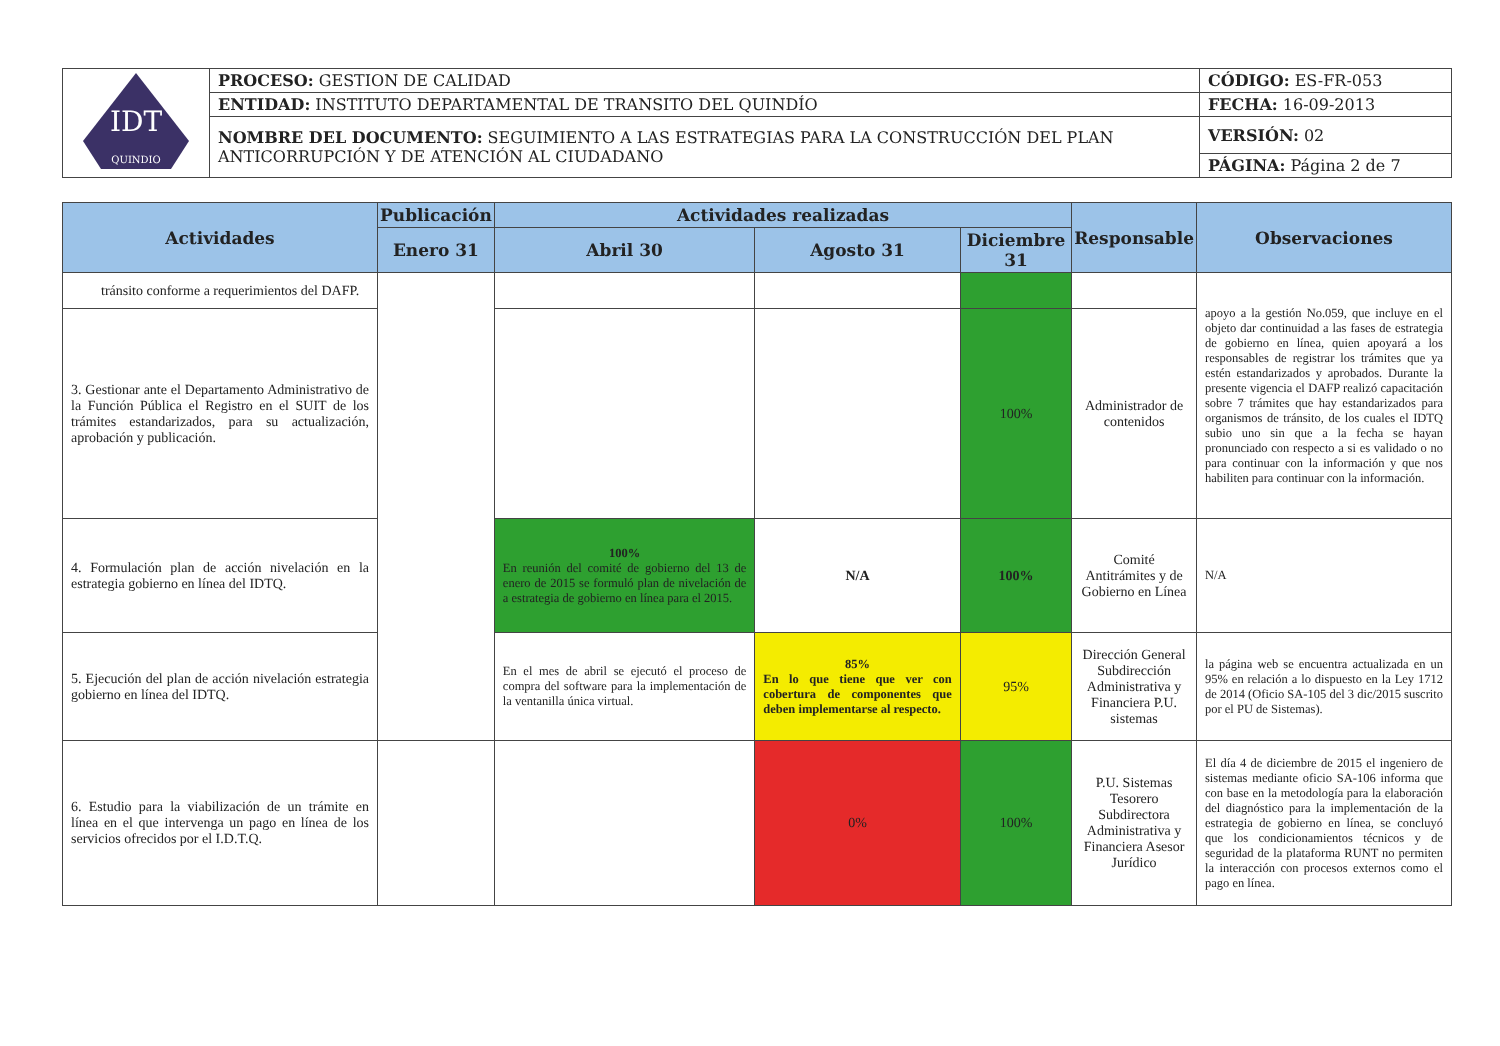| IDT QUINDIO | PROCESO: GESTION DE CALIDAD | CÓDIGO: ES-FR-053 |
| | ENTIDAD: INSTITUTO DEPARTAMENTAL DE TRANSITO DEL QUINDÍO | FECHA: 16-09-2013 |
| | NOMBRE DEL DOCUMENTO: SEGUIMIENTO A LAS ESTRATEGIAS PARA LA CONSTRUCCIÓN DEL PLAN ANTICORRUPCIÓN Y DE ATENCIÓN AL CIUDADANO | VERSIÓN: 02 |
| | | PÁGINA: Página 2 de 7 |
| Actividades | Publicación | Actividades realizadas | | | Responsable | Observaciones |
| --- | --- | --- | --- | --- | --- | --- |
| | Enero 31 | Abril 30 | Agosto 31 | Diciembre 31 | | |
| tránsito conforme a requerimientos del DAFP. | | | | | | apoyo a la gestión No.059, que incluye en el objeto dar continuidad a las fases de estrategia de gobierno en línea, quien apoyará a los responsables de registrar los trámites que ya estén estandarizados y aprobados. Durante la presente vigencia el DAFP realizó capacitación sobre 7 trámites que hay estandarizados para organismos de tránsito, de los cuales el IDTQ subio uno sin que a la fecha se hayan pronunciado con respecto a si es validado o no para continuar con la información y que nos habiliten para continuar con la información. |
| 3. Gestionar ante el Departamento Administrativo de la Función Pública el Registro en el SUIT de los trámites estandarizados, para su actualización, aprobación y publicación. | | | | 100% | Administrador de contenidos | |
| 4. Formulación plan de acción nivelación en la estrategia gobierno en línea del IDTQ. | | 100% En reunión del comité de gobierno del 13 de enero de 2015 se formuló plan de nivelación de a estrategia de gobierno en línea para el 2015. | N/A | 100% | Comité Antitrámites y de Gobierno en Línea | N/A |
| 5. Ejecución del plan de acción nivelación estrategia gobierno en línea del IDTQ. | | En el mes de abril se ejecutó el proceso de compra del software para la implementación de la ventanilla única virtual. | 85% En lo que tiene que ver con cobertura de componentes que deben implementarse al respecto. | 95% | Dirección General Subdirección Administrativa y Financiera P.U. sistemas | la página web se encuentra actualizada en un 95% en relación a lo dispuesto en la Ley 1712 de 2014 (Oficio SA-105 del 3 dic/2015 suscrito por el PU de Sistemas). |
| 6. Estudio para la viabilización de un trámite en línea en el que intervenga un pago en línea de los servicios ofrecidos por el I.D.T.Q. | | | 0% | 100% | P.U. Sistemas Tesorero Subdirectora Administrativa y Financiera Asesor Jurídico | El día 4 de diciembre de 2015 el ingeniero de sistemas mediante oficio SA-106 informa que con base en la metodología para la elaboración del diagnóstico para la implementación de la estrategia de gobierno en línea, se concluyó que los condicionamientos técnicos y de seguridad de la plataforma RUNT no permiten la interacción con procesos externos como el pago en línea. |